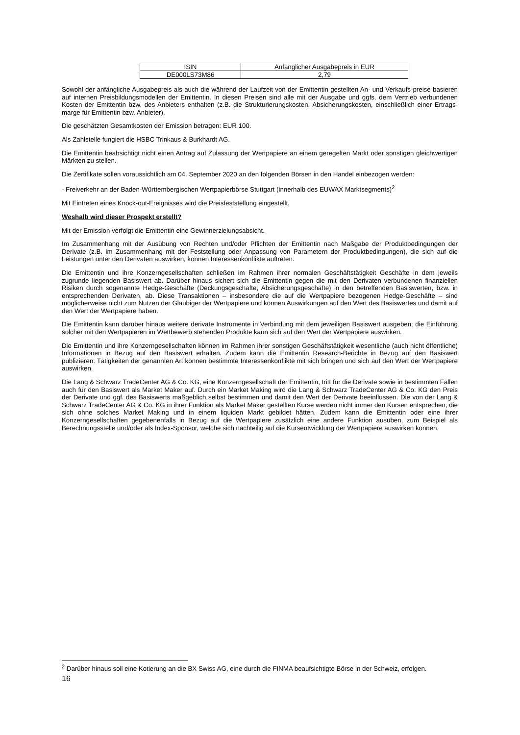| ISIN | Anfänglicher Ausgabepreis in EUR |
| DE000LS73M86 | 2,79 |
Sowohl der anfängliche Ausgabepreis als auch die während der Laufzeit von der Emittentin gestellten An- und Verkaufs-preise basieren auf internen Preisbildungsmodellen der Emittentin. In diesen Preisen sind alle mit der Ausgabe und ggfs. dem Vertrieb verbundenen Kosten der Emittentin bzw. des Anbieters enthalten (z.B. die Strukturierungskosten, Absicherungskosten, einschließlich einer Ertrags-marge für Emittentin bzw. Anbieter).
Die geschätzten Gesamtkosten der Emission betragen: EUR 100.
Als Zahlstelle fungiert die HSBC Trinkaus & Burkhardt AG.
Die Emittentin beabsichtigt nicht einen Antrag auf Zulassung der Wertpapiere an einem geregelten Markt oder sonstigen gleichwertigen Märkten zu stellen.
Die Zertifikate sollen voraussichtlich am 04. September 2020 an den folgenden Börsen in den Handel einbezogen werden:
- Freiverkehr an der Baden-Württembergischen Wertpapierbörse Stuttgart (innerhalb des EUWAX Marktsegments)<sup>2</sup>
Mit Eintreten eines Knock-out-Ereignisses wird die Preisfeststellung eingestellt.
Weshalb wird dieser Prospekt erstellt?
Mit der Emission verfolgt die Emittentin eine Gewinnerzielungsabsicht.
Im Zusammenhang mit der Ausübung von Rechten und/oder Pflichten der Emittentin nach Maßgabe der Produktbedingungen der Derivate (z.B. im Zusammenhang mit der Feststellung oder Anpassung von Parametern der Produktbedingungen), die sich auf die Leistungen unter den Derivaten auswirken, können Interessenkonflikte auftreten.
Die Emittentin und ihre Konzerngesellschaften schließen im Rahmen ihrer normalen Geschäftstätigkeit Geschäfte in dem jeweils zugrunde liegenden Basiswert ab. Darüber hinaus sichert sich die Emittentin gegen die mit den Derivaten verbundenen finanziellen Risiken durch sogenannte Hedge-Geschäfte (Deckungsgeschäfte, Absicherungsgeschäfte) in den betreffenden Basiswerten, bzw. in entsprechenden Derivaten, ab. Diese Transaktionen – insbesondere die auf die Wertpapiere bezogenen Hedge-Geschäfte – sind möglicherweise nicht zum Nutzen der Gläubiger der Wertpapiere und können Auswirkungen auf den Wert des Basiswertes und damit auf den Wert der Wertpapiere haben.
Die Emittentin kann darüber hinaus weitere derivate Instrumente in Verbindung mit dem jeweiligen Basiswert ausgeben; die Einführung solcher mit den Wertpapieren im Wettbewerb stehenden Produkte kann sich auf den Wert der Wertpapiere auswirken.
Die Emittentin und ihre Konzerngesellschaften können im Rahmen ihrer sonstigen Geschäftstätigkeit wesentliche (auch nicht öffentliche) Informationen in Bezug auf den Basiswert erhalten. Zudem kann die Emittentin Research-Berichte in Bezug auf den Basiswert publizieren. Tätigkeiten der genannten Art können bestimmte Interessenkonflikte mit sich bringen und sich auf den Wert der Wertpapiere auswirken.
Die Lang & Schwarz TradeCenter AG & Co. KG, eine Konzerngesellschaft der Emittentin, tritt für die Derivate sowie in bestimmten Fällen auch für den Basiswert als Market Maker auf. Durch ein Market Making wird die Lang & Schwarz TradeCenter AG & Co. KG den Preis der Derivate und ggf. des Basiswerts maßgeblich selbst bestimmen und damit den Wert der Derivate beeinflussen. Die von der Lang & Schwarz TradeCenter AG & Co. KG in ihrer Funktion als Market Maker gestellten Kurse werden nicht immer den Kursen entsprechen, die sich ohne solches Market Making und in einem liquiden Markt gebildet hätten. Zudem kann die Emittentin oder eine ihrer Konzerngesellschaften gegebenenfalls in Bezug auf die Wertpapiere zusätzlich eine andere Funktion ausüben, zum Beispiel als Berechnungsstelle und/oder als Index-Sponsor, welche sich nachteilig auf die Kursentwicklung der Wertpapiere auswirken können.
<sup>2</sup> Darüber hinaus soll eine Kotierung an die BX Swiss AG, eine durch die FINMA beaufsichtigte Börse in der Schweiz, erfolgen.
16